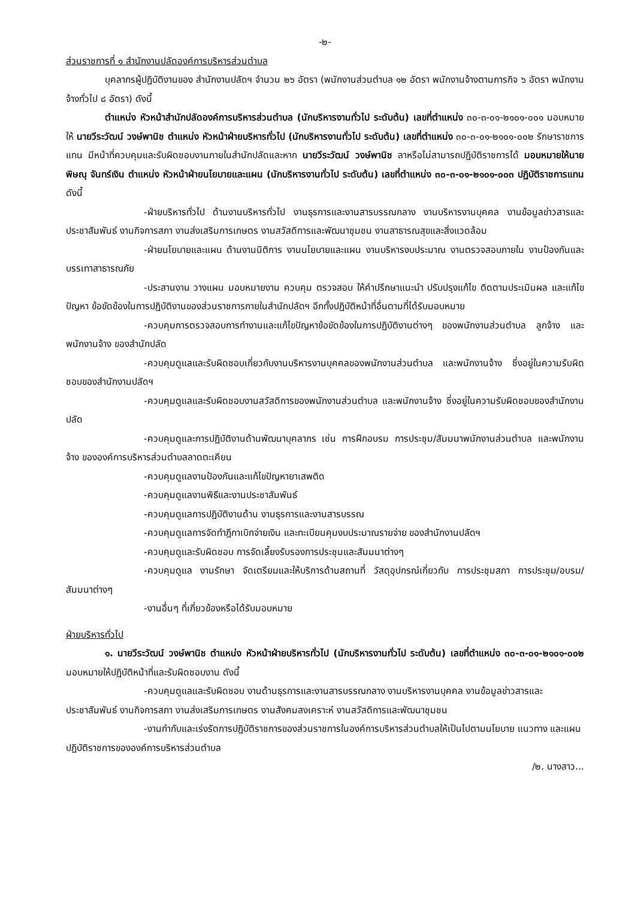-๒-
ส่วนราชการที่ ๑ สำนักงานปลัดองค์การบริหารส่วนตำบล
บุคลากรผู้ปฏิบัติงานของ สำนักงานปลัดฯ จำนวน ๒๖ อัตรา (พนักงานส่วนตำบล ๑๒ อัตรา พนักงานจ้างตามภารกิจ ๖ อัตรา พนักงานจ้างทั่วไป ๘ อัตรา) ดังนี้
ตำแหน่ง หัวหน้าสำนักปลัดองค์การบริหารส่วนตำบล (นักบริหารงานทั่วไป ระดับต้น) เลขที่ตำแหน่ง ๓๐-๓-๐๑-๒๑๐๑-๐๐๑ มอบหมายให้ นายวีระวัฒน์ วงษ์พานิช ตำแหน่ง หัวหน้าฝ่ายบริหารทั่วไป (นักบริหารงานทั่วไป ระดับต้น) เลขที่ตำแหน่ง ๓๐-๓-๐๑-๒๑๐๑-๐๐๒ รักษาราชการแทน มีหน้าที่ควบคุมและรับผิดชอบงานภายในสำนักปลัดและหาก นายวีระวัฒน์ วงษ์พานิช ลาหรือไม่สามารถปฏิบัติราชการได้ มอบหมายให้นายพิษณุ จันทร์เงิน ตำแหน่ง หัวหน้าฝ่ายนโยบายและแผน (นักบริหารงานทั่วไป ระดับต้น) เลขที่ตำแหน่ง ๓๐-๓-๐๑-๒๑๐๑-๐๐๓ ปฏิบัติราชการแทน ดังนี้
-ฝ่ายบริหารทั่วไป ด้านงานบริหารทั่วไป งานธุรการและงานสารบรรณกลาง งานบริหารงานบุคคล งานข้อมูลข่าวสารและประชาสัมพันธ์ งานกิจการสภา งานส่งเสริมการเกษตร งานสวัสดิการและพัฒนาชุมชน งานสาธารณสุขและสิ่งแวดล้อม
-ฝ่ายนโยบายและแผน ด้านงานนิติการ งานนโยบายและแผน งานบริหารงบประมาณ งานตรวจสอบภายใน งานป้องกันและบรรเทาสาธารณภัย
-ประสานงาน วางแผน มอบหมายงาน ควบคุม ตรวจสอบ ให้คำปรึกษาแนะนำ ปรับปรุงแก้ไข ติดตามประเมินผล และแก้ไขปัญหา ข้อขัดข้องในการปฏิบัติงานของส่วนราชการภายในสำนักปลัดฯ อีกทั้งปฏิบัติหน้าที่อื่นตามที่ได้รับมอบหมาย
-ควบคุมการตรวจสอบการทำงานและแก้ไขปัญหาข้อขัดข้องในการปฏิบัติงานต่างๆ ของพนักงานส่วนตำบล ลูกจ้าง และพนักงานจ้าง ของสำนักปลัด
-ควบคุมดูแลและรับผิดชอบเกี่ยวกับงานบริหารงานบุคคลของพนักงานส่วนตำบล และพนักงานจ้าง ซึ่งอยู่ในความรับผิดชอบของสำนักงานปลัดฯ
-ควบคุมดูแลและรับผิดชอบงานสวัสดิการของพนักงานส่วนตำบล และพนักงานจ้าง ซึ่งอยู่ในความรับผิดชอบของสำนักงานปลัด
-ควบคุมดูและการปฏิบัติงานด้านพัฒนาบุคลากร เช่น การฝึกอบรม การประชุม/สัมมนาพนักงานส่วนตำบล และพนักงานจ้าง ขององค์การบริหารส่วนตำบลลาดตะเคียน
-ควบคุมดูแลงานป้องกันและแก้ไขปัญหายาเสพติด
-ควบคุมดูแลงานพิธีและงานประชาสัมพันธ์
-ควบคุมดูแลการปฏิบัติงานด้าน งานธุรการและงานสารบรรณ
-ควบคุมดูแลการจัดทำฎีกาเบิกจ่ายเงิน และทะเบียนคุมงบประมาณรายจ่าย ของสำนักงานปลัดฯ
-ควบคุมดูและรับผิดชอบ การจัดเลี้ยงรับรองการประชุมและสัมมนาต่างๆ
-ควบคุมดูแล งานรักษา จัดเตรียมและให้บริการด้านสถานที่ วัสดุอุปกรณ์เกี่ยวกับ การประชุมสภา การประชุม/อบรม/สัมมนาต่างๆ
-งานอื่นๆ ที่เกี่ยวข้องหรือได้รับมอบหมาย
ฝ่ายบริหารทั่วไป
๑. นายวีระวัฒน์ วงษ์พานิช ตำแหน่ง หัวหน้าฝ่ายบริหารทั่วไป (นักบริหารงานทั่วไป ระดับต้น) เลขที่ตำแหน่ง ๓๐-๓-๐๑-๒๑๐๑-๐๐๒ มอบหมายให้ปฏิบัติหน้าที่และรับผิดชอบงาน ดังนี้
-ควบคุมดูแลและรับผิดชอบ งานด้านธุรการและงานสารบรรณกลาง งานบริหารงานบุคคล งานข้อมูลข่าวสารและประชาสัมพันธ์ งานกิจการสภา งานส่งเสริมการเกษตร งานสังคมสงเคราะห์ งานสวัสดิการและพัฒนาชุมชน
-งานกำกับและเร่งรัดการปฏิบัติราชการของส่วนราชการในองค์การบริหารส่วนตำบลให้เป็นไปตามนโยบาย แนวทาง และแผนปฏิบัติราชการขององค์การบริหารส่วนตำบล
/๒. นางสาว...